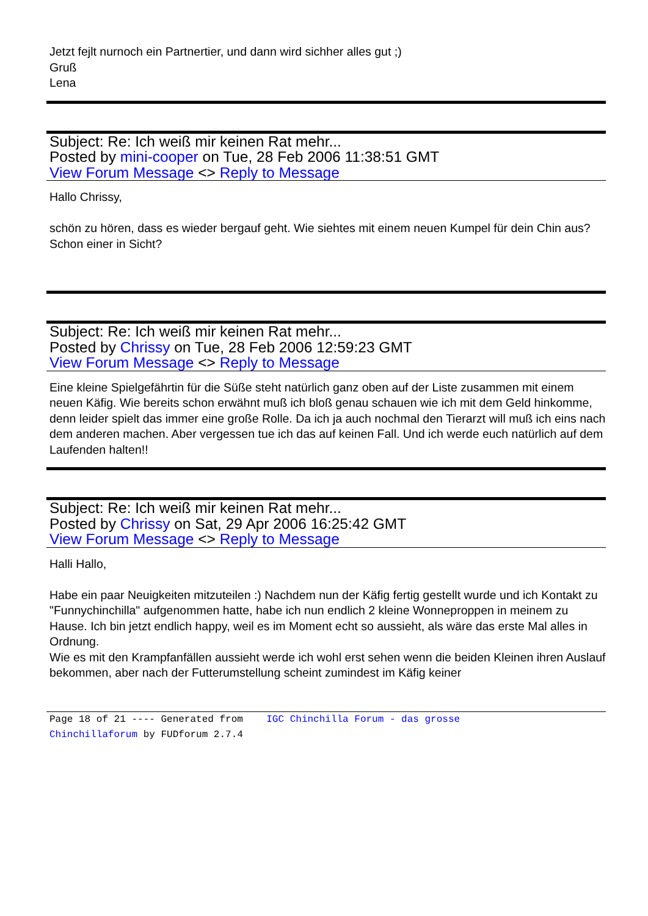Jetzt fejlt nurnoch ein Partnertier, und dann wird sichher alles gut ;)
Gruß
Lena
Subject: Re: Ich weiß mir keinen Rat mehr...
Posted by mini-cooper on Tue, 28 Feb 2006 11:38:51 GMT
View Forum Message <> Reply to Message
Hallo Chrissy,
schön zu hören, dass es wieder bergauf geht. Wie siehtes mit einem neuen Kumpel für dein Chin aus? Schon einer in Sicht?
Subject: Re: Ich weiß mir keinen Rat mehr...
Posted by Chrissy on Tue, 28 Feb 2006 12:59:23 GMT
View Forum Message <> Reply to Message
Eine kleine Spielgefährtin für die Süße steht natürlich ganz oben auf der Liste zusammen mit einem neuen Käfig. Wie bereits schon erwähnt muß ich bloß genau schauen wie ich mit dem Geld hinkomme, denn leider spielt das immer eine große Rolle. Da ich ja auch nochmal den Tierarzt will muß ich eins nach dem anderen machen. Aber vergessen tue ich das auf keinen Fall. Und ich werde euch natürlich auf dem Laufenden halten!!
Subject: Re: Ich weiß mir keinen Rat mehr...
Posted by Chrissy on Sat, 29 Apr 2006 16:25:42 GMT
View Forum Message <> Reply to Message
Halli Hallo,
Habe ein paar Neuigkeiten mitzuteilen :) Nachdem nun der Käfig fertig gestellt wurde und ich Kontakt zu "Funnychinchilla" aufgenommen hatte, habe ich nun endlich 2 kleine Wonneproppen in meinem zu Hause. Ich bin jetzt endlich happy, weil es im Moment echt so aussieht, als wäre das erste Mal alles in Ordnung.
Wie es mit den Krampfanfällen aussieht werde ich wohl erst sehen wenn die beiden Kleinen ihren Auslauf bekommen, aber nach der Futterumstellung scheint zumindest im Käfig keiner
Page 18 of 21 ---- Generated from IGC Chinchilla Forum - das grosse
Chinchillaforum by FUDforum 2.7.4